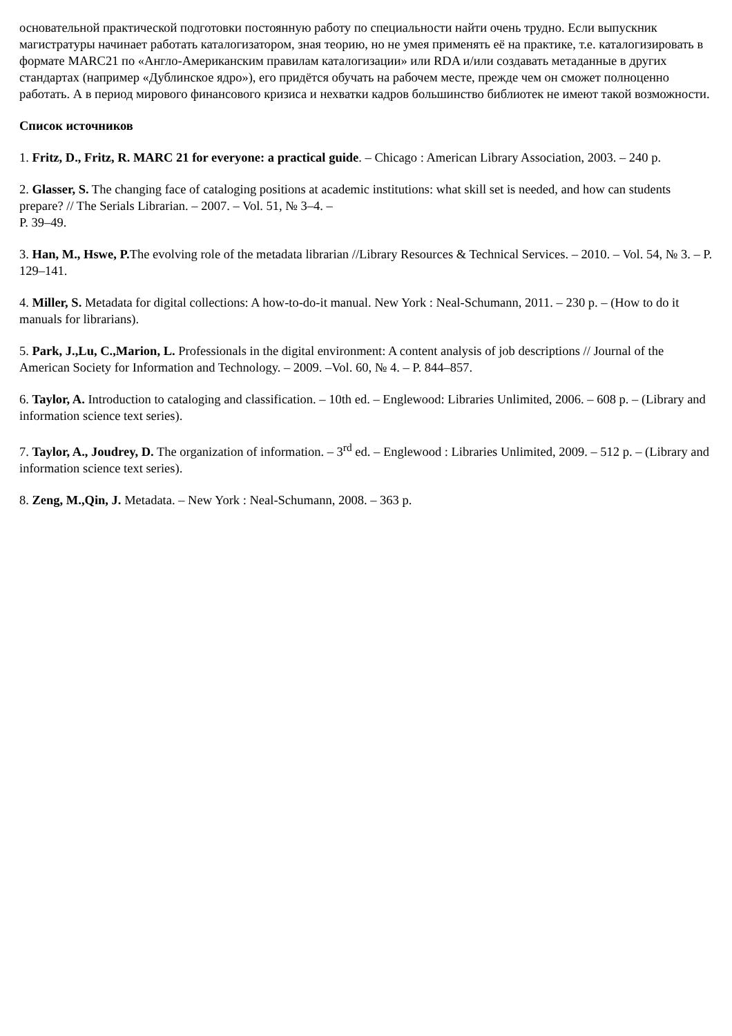основательной практической подготовки постоянную работу по специальности найти очень трудно. Если выпускник магистратуры начинает работать каталогизатором, зная теорию, но не умея применять её на практике, т.е. каталогизировать в формате MARC21 по «Англо-Американским правилам каталогизации» или RDA и/или создавать метаданные в других стандартах (например «Дублинское ядро»), его придётся обучать на рабочем месте, прежде чем он сможет полноценно работать. А в период мирового финансового кризиса и нехватки кадров большинство библиотек не имеют такой возможности.
Список источников
1. Fritz, D., Fritz, R. MARC 21 for everyone: a practical guide. – Chicago : American Library Association, 2003. – 240 p.
2. Glasser, S. The changing face of cataloging positions at academic institutions: what skill set is needed, and how can students prepare? // The Serials Librarian. – 2007. – Vol. 51, № 3–4. –
P. 39–49.
3. Han, M., Hswe, P. The evolving role of the metadata librarian //Library Resources & Technical Services. – 2010. – Vol. 54, № 3. – P. 129–141.
4. Miller, S. Metadata for digital collections: A how-to-do-it manual. New York : Neal-Schumann, 2011. – 230 p. – (How to do it manuals for librarians).
5. Park, J.,Lu, C.,Marion, L. Professionals in the digital environment: A content analysis of job descriptions // Journal of the American Society for Information and Technology. – 2009. –Vol. 60, № 4. – P. 844–857.
6. Taylor, A. Introduction to cataloging and classification. – 10th ed. – Englewood: Libraries Unlimited, 2006. – 608 p. – (Library and information science text series).
7. Taylor, A., Joudrey, D. The organization of information. – 3<sup>rd</sup> ed. – Englewood : Libraries Unlimited, 2009. – 512 p. – (Library and information science text series).
8. Zeng, M.,Qin, J. Metadata. – New York : Neal-Schumann, 2008. – 363 p.